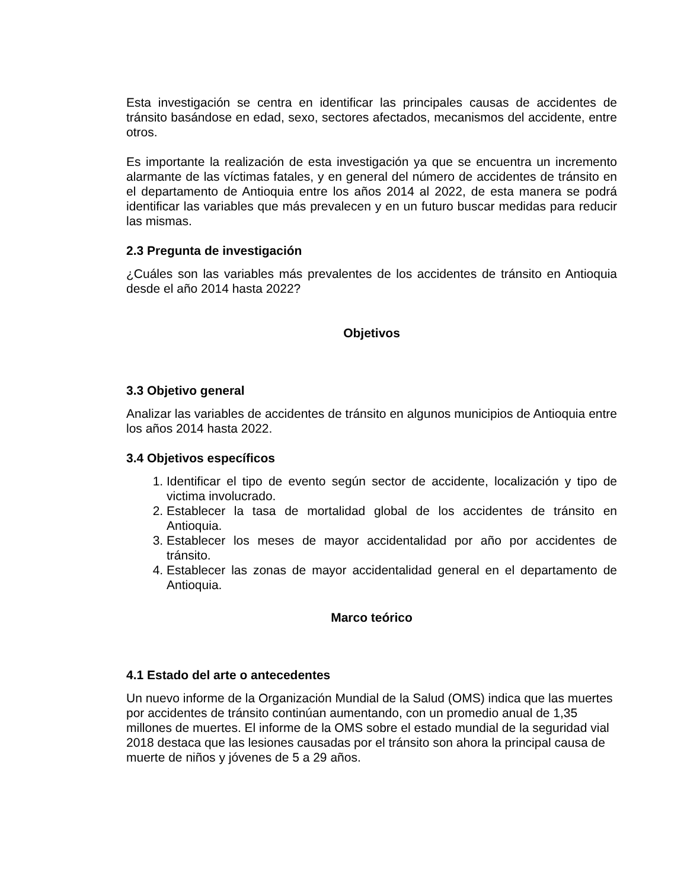Esta investigación se centra en identificar las principales causas de accidentes de tránsito basándose en edad, sexo, sectores afectados, mecanismos del accidente, entre otros.
Es importante la realización de esta investigación ya que se encuentra un incremento alarmante de las víctimas fatales, y en general del número de accidentes de tránsito en el departamento de Antioquia entre los años 2014 al 2022, de esta manera se podrá identificar las variables que más prevalecen y en un futuro buscar medidas para reducir las mismas.
2.3 Pregunta de investigación
¿Cuáles son las variables más prevalentes de los accidentes de tránsito en Antioquia desde el año 2014 hasta 2022?
Objetivos
3.3 Objetivo general
Analizar las variables de accidentes de tránsito en algunos municipios de Antioquia entre los años 2014 hasta 2022.
3.4 Objetivos específicos
1. Identificar el tipo de evento según sector de accidente, localización y tipo de victima involucrado.
2. Establecer la tasa de mortalidad global de los accidentes de tránsito en Antioquia.
3. Establecer los meses de mayor accidentalidad por año por accidentes de tránsito.
4. Establecer las zonas de mayor accidentalidad general en el departamento de Antioquia.
Marco teórico
4.1 Estado del arte o antecedentes
Un nuevo informe de la Organización Mundial de la Salud (OMS) indica que las muertes por accidentes de tránsito continúan aumentando, con un promedio anual de 1,35 millones de muertes. El informe de la OMS sobre el estado mundial de la seguridad vial 2018 destaca que las lesiones causadas por el tránsito son ahora la principal causa de muerte de niños y jóvenes de 5 a 29 años.